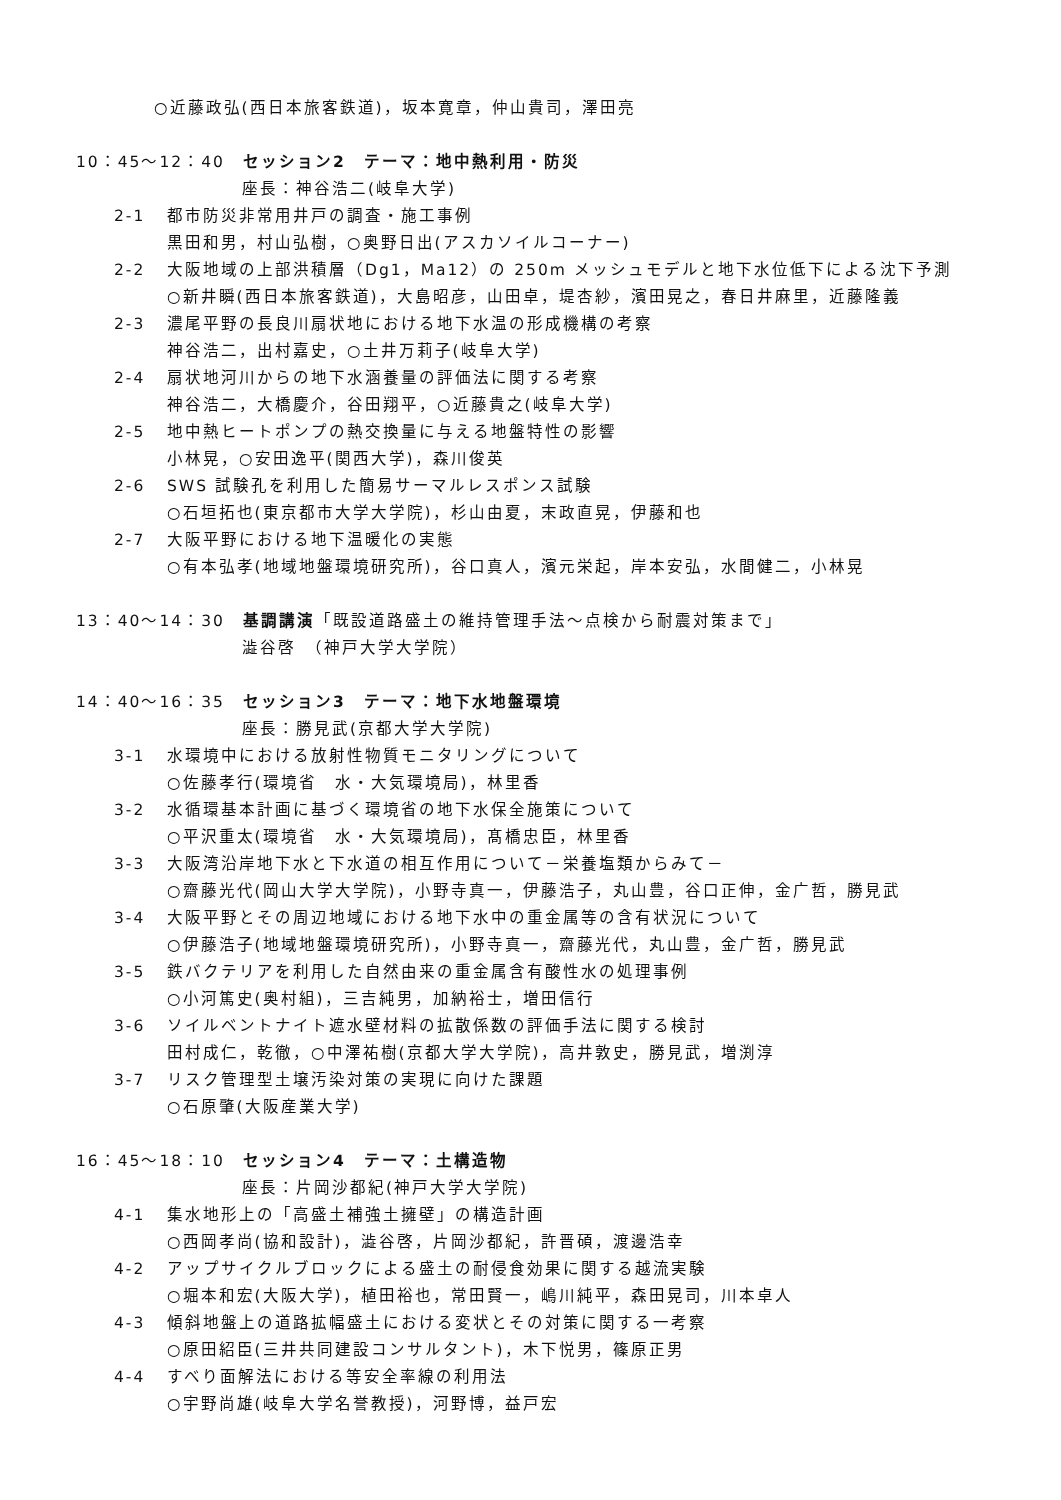○近藤政弘(西日本旅客鉄道)，坂本寛章，仲山貴司，澤田亮
10：45～12：40　セッション2　テーマ：地中熱利用・防災
座長：神谷浩二(岐阜大学)
2-1 都市防災非常用井戸の調査・施工事例
黒田和男，村山弘樹，○奥野日出(アスカソイルコーナー)
2-2 大阪地域の上部洪積層（Dg1，Ma12）の 250m メッシュモデルと地下水位低下による沈下予測
○新井瞬(西日本旅客鉄道)，大島昭彦，山田卓，堤杏紗，濱田晃之，春日井麻里，近藤隆義
2-3 濃尾平野の長良川扇状地における地下水温の形成機構の考察
神谷浩二，出村嘉史，○土井万莉子(岐阜大学)
2-4 扇状地河川からの地下水涵養量の評価法に関する考察
神谷浩二，大橋慶介，谷田翔平，○近藤貴之(岐阜大学)
2-5 地中熱ヒートポンプの熱交換量に与える地盤特性の影響
小林晃，○安田逸平(関西大学)，森川俊英
2-6 SWS 試験孔を利用した簡易サーマルレスポンス試験
○石垣拓也(東京都市大学大学院)，杉山由夏，末政直晃，伊藤和也
2-7 大阪平野における地下温暖化の実態
○有本弘孝(地域地盤環境研究所)，谷口真人，濱元栄起，岸本安弘，水間健二，小林晃
13：40～14：30　基調講演「既設道路盛土の維持管理手法～点検から耐震対策まで」
澁谷啓　（神戸大学大学院）
14：40～16：35　セッション3　テーマ：地下水地盤環境
座長：勝見武(京都大学大学院)
3-1 水環境中における放射性物質モニタリングについて
○佐藤孝行(環境省　水・大気環境局)，林里香
3-2 水循環基本計画に基づく環境省の地下水保全施策について
○平沢重太(環境省　水・大気環境局)，髙橋忠臣，林里香
3-3 大阪湾沿岸地下水と下水道の相互作用について－栄養塩類からみて－
○齋藤光代(岡山大学大学院)，小野寺真一，伊藤浩子，丸山豊，谷口正伸，金广哲，勝見武
3-4 大阪平野とその周辺地域における地下水中の重金属等の含有状況について
○伊藤浩子(地域地盤環境研究所)，小野寺真一，齋藤光代，丸山豊，金广哲，勝見武
3-5 鉄バクテリアを利用した自然由来の重金属含有酸性水の処理事例
○小河篤史(奥村組)，三吉純男，加納裕士，増田信行
3-6 ソイルベントナイト遮水壁材料の拡散係数の評価手法に関する検討
田村成仁，乾徹，○中澤祐樹(京都大学大学院)，高井敦史，勝見武，増渕淳
3-7 リスク管理型土壌汚染対策の実現に向けた課題
○石原肇(大阪産業大学)
16：45～18：10　セッション4　テーマ：土構造物
座長：片岡沙都紀(神戸大学大学院)
4-1 集水地形上の「高盛土補強土擁壁」の構造計画
○西岡孝尚(協和設計)，澁谷啓，片岡沙都紀，許晋碩，渡邊浩幸
4-2 アップサイクルブロックによる盛土の耐侵食効果に関する越流実験
○堀本和宏(大阪大学)，植田裕也，常田賢一，嶋川純平，森田晃司，川本卓人
4-3 傾斜地盤上の道路拡幅盛土における変状とその対策に関する一考察
○原田紹臣(三井共同建設コンサルタント)，木下悦男，篠原正男
4-4 すべり面解法における等安全率線の利用法
○宇野尚雄(岐阜大学名誉教授)，河野博，益戸宏